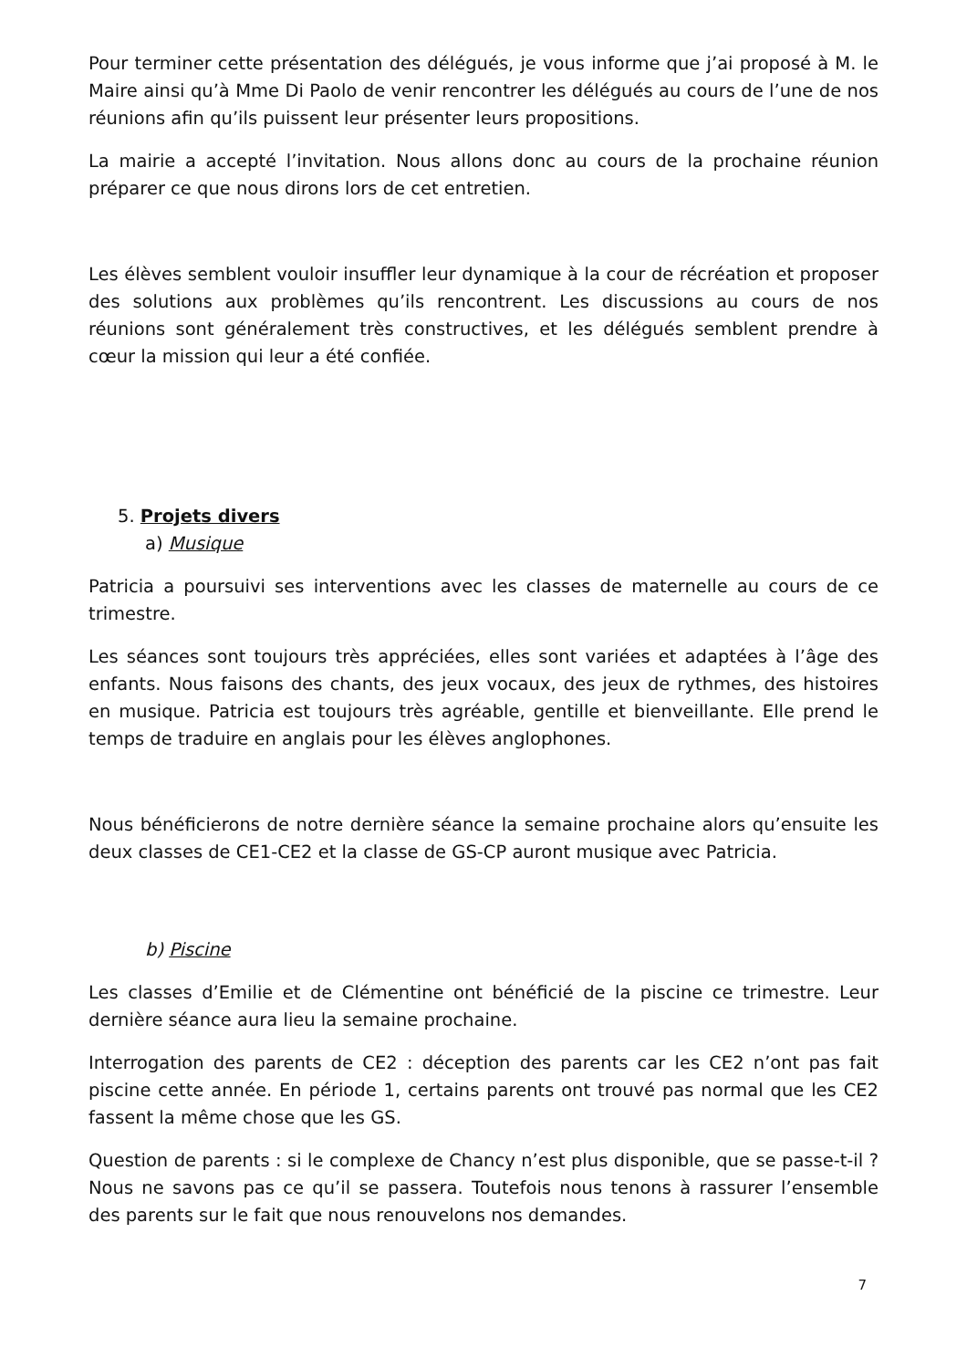Pour terminer cette présentation des délégués, je vous informe que j’ai proposé à M. le Maire ainsi qu’à Mme Di Paolo de venir rencontrer les délégués au cours de l’une de nos réunions afin qu’ils puissent leur présenter leurs propositions.
La mairie a accepté l’invitation. Nous allons donc au cours de la prochaine réunion préparer ce que nous dirons lors de cet entretien.
Les élèves semblent vouloir insuffler leur dynamique à la cour de récréation et proposer des solutions aux problèmes qu’ils rencontrent. Les discussions au cours de nos réunions sont généralement très constructives, et les délégués semblent prendre à cœur la mission qui leur a été confiée.
5. Projets divers
a) Musique
Patricia a poursuivi ses interventions avec les classes de maternelle au cours de ce trimestre.
Les séances sont toujours très appréciées, elles sont variées et adaptées à l’âge des enfants. Nous faisons des chants, des jeux vocaux, des jeux de rythmes, des histoires en musique. Patricia est toujours très agréable, gentille et bienveillante. Elle prend le temps de traduire en anglais pour les élèves anglophones.
Nous bénéficierons de notre dernière séance la semaine prochaine alors qu’ensuite les deux classes de CE1-CE2 et la classe de GS-CP auront musique avec Patricia.
b) Piscine
Les classes d’Emilie et de Clémentine ont bénéficié de la piscine ce trimestre. Leur dernière séance aura lieu la semaine prochaine.
Interrogation des parents de CE2 : déception des parents car les CE2 n’ont pas fait piscine cette année. En période 1, certains parents ont trouvé pas normal que les CE2 fassent la même chose que les GS.
Question de parents : si le complexe de Chancy n’est plus disponible, que se passe-t-il ? Nous ne savons pas ce qu’il se passera. Toutefois nous tenons à rassurer l’ensemble des parents sur le fait que nous renouvelons nos demandes.
7